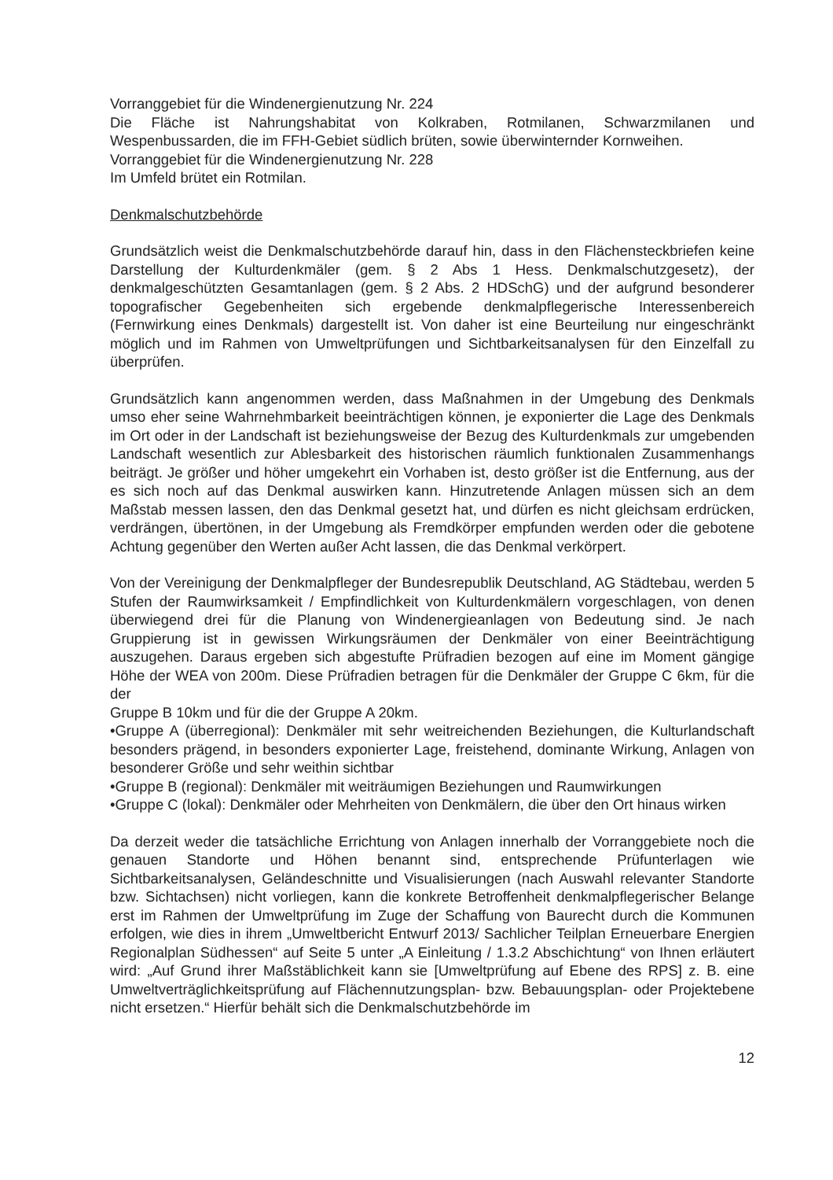Vorranggebiet für die Windenergienutzung Nr. 224
Die Fläche ist Nahrungshabitat von Kolkraben, Rotmilanen, Schwarzmilanen und Wespenbussarden, die im FFH-Gebiet südlich brüten, sowie überwinternder Kornweihen.
Vorranggebiet für die Windenergienutzung Nr. 228
Im Umfeld brütet ein Rotmilan.
Denkmalschutzbehörde
Grundsätzlich weist die Denkmalschutzbehörde darauf hin, dass in den Flächensteckbriefen keine Darstellung der Kulturdenkmäler (gem. § 2 Abs 1 Hess. Denkmalschutzgesetz), der denkmalgeschützten Gesamtanlagen (gem. § 2 Abs. 2 HDSchG) und der aufgrund besonderer topografischer Gegebenheiten sich ergebende denkmalpflegerische Interessenbereich (Fernwirkung eines Denkmals) dargestellt ist. Von daher ist eine Beurteilung nur eingeschränkt möglich und im Rahmen von Umweltprüfungen und Sichtbarkeitsanalysen für den Einzelfall zu überprüfen.
Grundsätzlich kann angenommen werden, dass Maßnahmen in der Umgebung des Denkmals umso eher seine Wahrnehmbarkeit beeinträchtigen können, je exponierter die Lage des Denkmals im Ort oder in der Landschaft ist beziehungsweise der Bezug des Kulturdenkmals zur umgebenden Landschaft wesentlich zur Ablesbarkeit des historischen räumlich funktionalen Zusammenhangs beiträgt. Je größer und höher umgekehrt ein Vorhaben ist, desto größer ist die Entfernung, aus der es sich noch auf das Denkmal auswirken kann. Hinzutretende Anlagen müssen sich an dem Maßstab messen lassen, den das Denkmal gesetzt hat, und dürfen es nicht gleichsam erdrücken, verdrängen, übertönen, in der Umgebung als Fremdkörper empfunden werden oder die gebotene Achtung gegenüber den Werten außer Acht lassen, die das Denkmal verkörpert.
Von der Vereinigung der Denkmalpfleger der Bundesrepublik Deutschland, AG Städtebau, werden 5 Stufen der Raumwirksamkeit / Empfindlichkeit von Kulturdenkmälern vorgeschlagen, von denen überwiegend drei für die Planung von Windenergieanlagen von Bedeutung sind. Je nach Gruppierung ist in gewissen Wirkungsräumen der Denkmäler von einer Beeinträchtigung auszugehen. Daraus ergeben sich abgestufte Prüfradien bezogen auf eine im Moment gängige Höhe der WEA von 200m. Diese Prüfradien betragen für die Denkmäler der Gruppe C 6km, für die der
Gruppe B 10km und für die der Gruppe A 20km.
•Gruppe A (überregional): Denkmäler mit sehr weitreichenden Beziehungen, die Kulturlandschaft besonders prägend, in besonders exponierter Lage, freistehend, dominante Wirkung, Anlagen von besonderer Größe und sehr weithin sichtbar
•Gruppe B (regional): Denkmäler mit weiträumigen Beziehungen und Raumwirkungen
•Gruppe C (lokal): Denkmäler oder Mehrheiten von Denkmälern, die über den Ort hinaus wirken
Da derzeit weder die tatsächliche Errichtung von Anlagen innerhalb der Vorranggebiete noch die genauen Standorte und Höhen benannt sind, entsprechende Prüfunterlagen wie Sichtbarkeitsanalysen, Geländeschnitte und Visualisierungen (nach Auswahl relevanter Standorte bzw. Sichtachsen) nicht vorliegen, kann die konkrete Betroffenheit denkmalpflegerischer Belange erst im Rahmen der Umweltprüfung im Zuge der Schaffung von Baurecht durch die Kommunen erfolgen, wie dies in ihrem „Umweltbericht Entwurf 2013/ Sachlicher Teilplan Erneuerbare Energien Regionalplan Südhessen“ auf Seite 5 unter „A Einleitung / 1.3.2 Abschichtung“ von Ihnen erläutert wird: „Auf Grund ihrer Maßstäblichkeit kann sie [Umweltprüfung auf Ebene des RPS] z. B. eine Umweltverträglichkeitsprüfung auf Flächennutzungsplan- bzw. Bebauungsplan- oder Projektebene nicht ersetzen.“ Hierfür behält sich die Denkmalschutzbehörde im
12